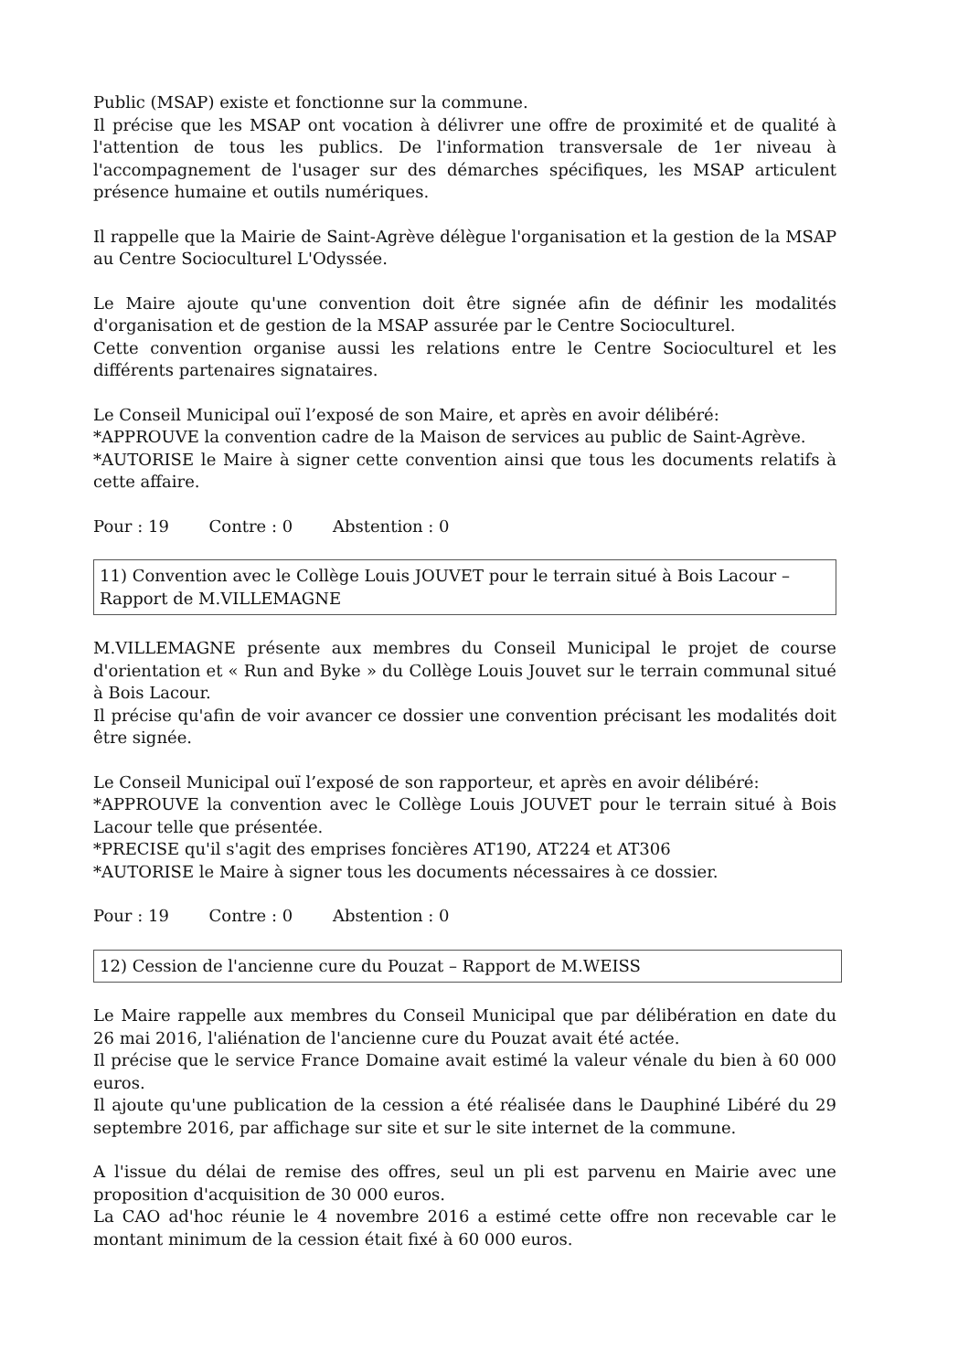Public (MSAP) existe et fonctionne sur la commune.
Il précise que les MSAP ont vocation à délivrer une offre de proximité et de qualité à l'attention de tous les publics. De l'information transversale de 1er niveau à l'accompagnement de l'usager sur des démarches spécifiques, les MSAP articulent présence humaine et outils numériques.
Il rappelle que la Mairie de Saint-Agrève délègue l'organisation et la gestion de la MSAP au Centre Socioculturel L'Odyssée.
Le Maire ajoute qu'une convention doit être signée afin de définir les modalités d'organisation et de gestion de la MSAP assurée par le Centre Socioculturel.
Cette convention organise aussi les relations entre le Centre Socioculturel et les différents partenaires signataires.
Le Conseil Municipal ouï l’exposé de son Maire, et après en avoir délibéré:
*APPROUVE la convention cadre de la Maison de services au public de Saint-Agrève.
*AUTORISE le Maire à signer cette convention ainsi que tous les documents relatifs à cette affaire.
Pour : 19 Contre : 0 Abstention : 0
11) Convention avec le Collège Louis JOUVET pour le terrain situé à Bois Lacour – Rapport de M.VILLEMAGNE
M.VILLEMAGNE présente aux membres du Conseil Municipal le projet de course d'orientation et « Run and Byke » du Collège Louis Jouvet sur le terrain communal situé à Bois Lacour.
Il précise qu'afin de voir avancer ce dossier une convention précisant les modalités doit être signée.
Le Conseil Municipal ouï l’exposé de son rapporteur, et après en avoir délibéré:
*APPROUVE la convention avec le Collège Louis JOUVET pour le terrain situé à Bois Lacour telle que présentée.
*PRECISE qu'il s'agit des emprises foncières AT190, AT224 et AT306
*AUTORISE le Maire à signer tous les documents nécessaires à ce dossier.
Pour : 19 Contre : 0 Abstention : 0
12) Cession de l'ancienne cure du Pouzat – Rapport de M.WEISS
Le Maire rappelle aux membres du Conseil Municipal que par délibération en date du 26 mai 2016, l'aliénation de l'ancienne cure du Pouzat avait été actée.
Il précise que le service France Domaine avait estimé la valeur vénale du bien à 60 000 euros.
Il ajoute qu'une publication de la cession a été réalisée dans le Dauphiné Libéré du 29 septembre 2016, par affichage sur site et sur le site internet de la commune.
A l'issue du délai de remise des offres, seul un pli est parvenu en Mairie avec une proposition d'acquisition de 30 000 euros.
La CAO ad'hoc réunie le 4 novembre 2016 a estimé cette offre non recevable car le montant minimum de la cession était fixé à 60 000 euros.